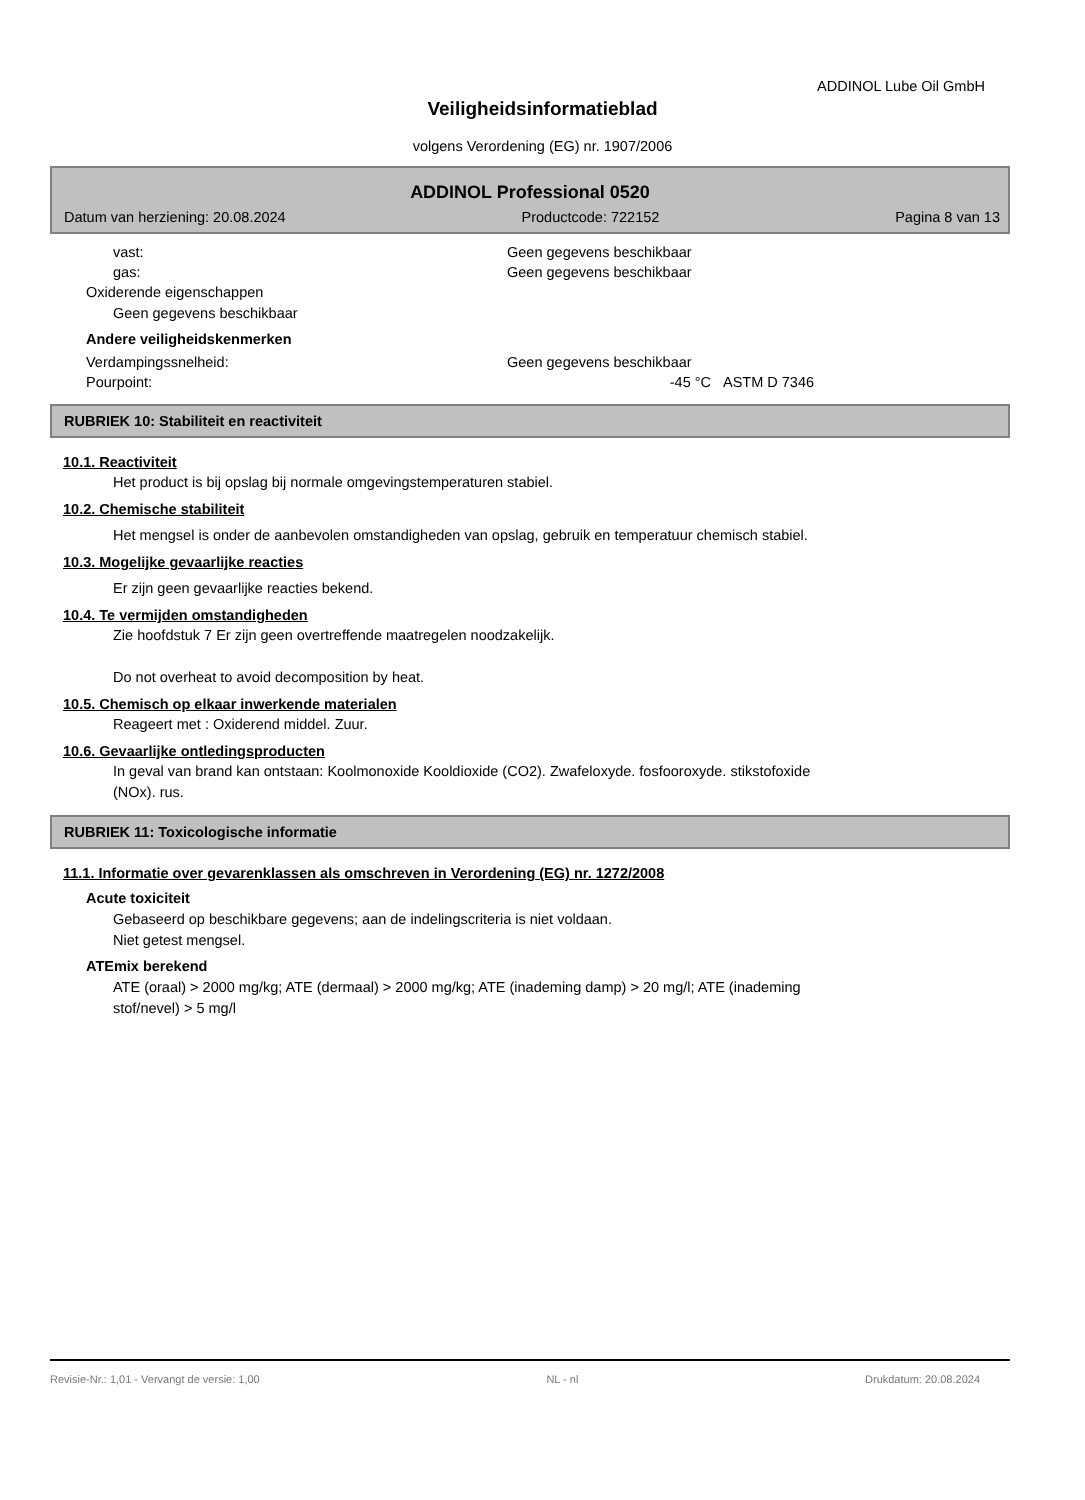ADDINOL Lube Oil GmbH
Veiligheidsinformatieblad
volgens Verordening (EG) nr. 1907/2006
ADDINOL Professional 0520
Datum van herziening: 20.08.2024 Productcode: 722152 Pagina 8 van 13
vast: Geen gegevens beschikbaar
gas: Geen gegevens beschikbaar
Oxiderende eigenschappen
Geen gegevens beschikbaar
Andere veiligheidskenmerken
Verdampingssnelheid: Geen gegevens beschikbaar
Pourpoint: -45 °C ASTM D 7346
RUBRIEK 10: Stabiliteit en reactiviteit
10.1. Reactiviteit
Het product is bij opslag bij normale omgevingstemperaturen stabiel.
10.2. Chemische stabiliteit
Het mengsel is onder de aanbevolen omstandigheden van opslag, gebruik en temperatuur chemisch stabiel.
10.3. Mogelijke gevaarlijke reacties
Er zijn geen gevaarlijke reacties bekend.
10.4. Te vermijden omstandigheden
Zie hoofdstuk 7 Er zijn geen overtreffende maatregelen noodzakelijk.
Do not overheat to avoid decomposition by heat.
10.5. Chemisch op elkaar inwerkende materialen
Reageert met : Oxiderend middel. Zuur.
10.6. Gevaarlijke ontledingsproducten
In geval van brand kan ontstaan: Koolmonoxide Kooldioxide (CO2). Zwafeloxyde. fosfooroxyde. stikstofoxide
(NOx). rus.
RUBRIEK 11: Toxicologische informatie
11.1. Informatie over gevarenklassen als omschreven in Verordening (EG) nr. 1272/2008
Acute toxiciteit
Gebaseerd op beschikbare gegevens; aan de indelingscriteria is niet voldaan.
Niet getest mengsel.
ATEmix berekend
ATE (oraal) > 2000 mg/kg; ATE (dermaal) > 2000 mg/kg; ATE (inademing damp) > 20 mg/l; ATE (inademing
stof/nevel) > 5 mg/l
Revisie-Nr.: 1,01 - Vervangt de versie: 1,00 NL - nl Drukdatum: 20.08.2024